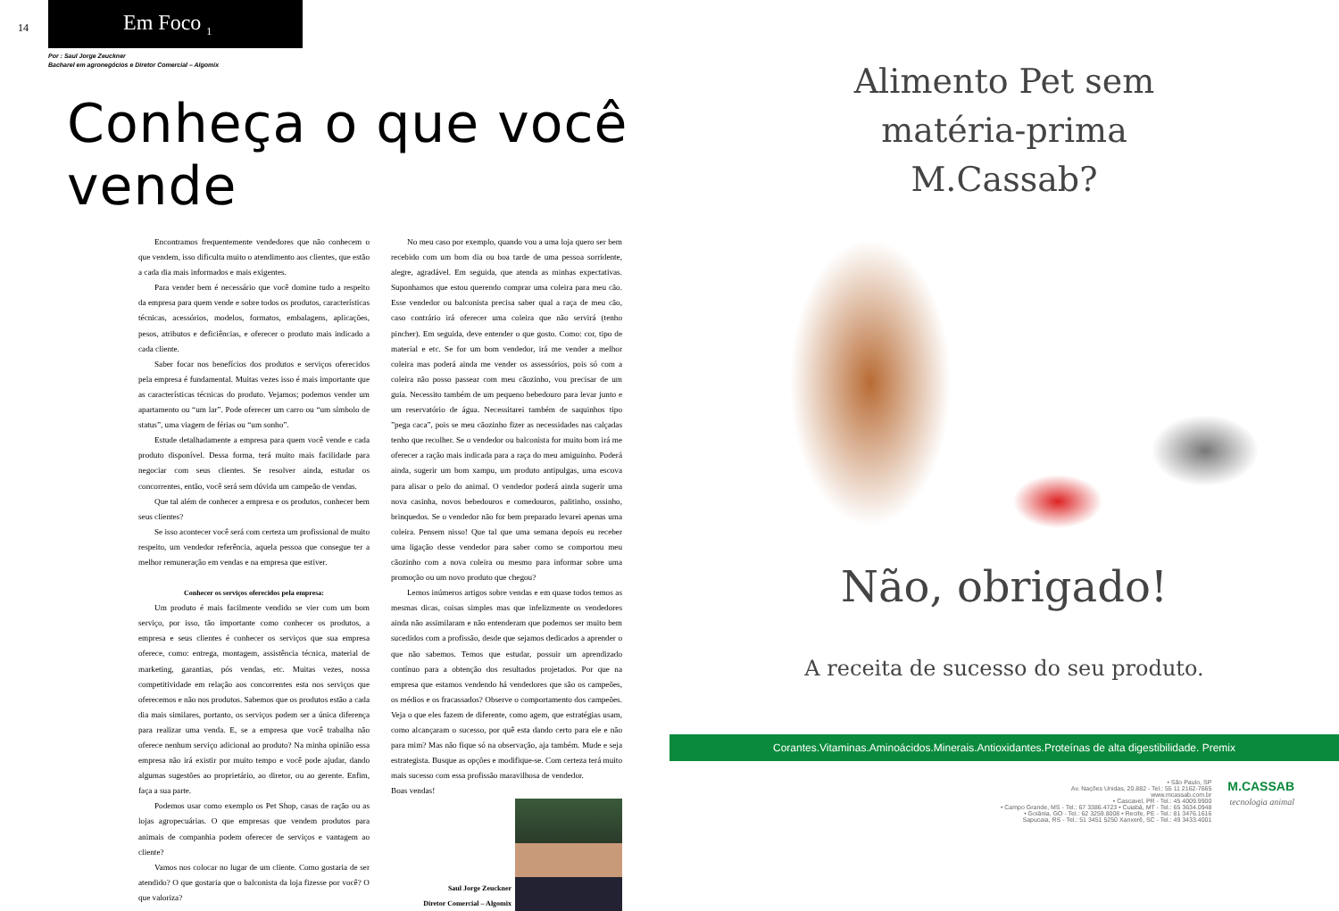14
Em Foco <sub>1</sub>
Por : Saul Jorge Zeuckner
Bacharel em agronegócios e Diretor Comercial – Algomix
Conheça o que você vende
Encontramos frequentemente vendedores que não conhecem o que vendem, isso dificulta muito o atendimento aos clientes, que estão a cada dia mais informados e mais exigentes.
Para vender bem é necessário que você domine tudo a respeito da empresa para quem vende e sobre todos os produtos, características técnicas, acessórios, modelos, formatos, embalagens, aplicações, pesos, atributos e deficiências, e oferecer o produto mais indicado a cada cliente.
Saber focar nos benefícios dos produtos e serviços oferecidos pela empresa é fundamental. Muitas vezes isso é mais importante que as características técnicas do produto. Vejamos; podemos vender um apartamento ou “um lar”. Pode oferecer um carro ou “um símbolo de status”, uma viagem de férias ou “um sonho”.
Estude detalhadamente a empresa para quem você vende e cada produto disponível. Dessa forma, terá muito mais facilidade para negociar com seus clientes. Se resolver ainda, estudar os concorrentes, então, você será sem dúvida um campeão de vendas.
Que tal além de conhecer a empresa e os produtos, conhecer bem seus clientes?
Se isso acontecer você será com certeza um profissional de muito respeito, um vendedor referência, aquela pessoa que consegue ter a melhor remuneração em vendas e na empresa que estiver.
Conhecer os serviços oferecidos pela empresa:
Um produto é mais facilmente vendido se vier com um bom serviço, por isso, tão importante como conhecer os produtos, a empresa e seus clientes é conhecer os serviços que sua empresa oferece, como: entrega, montagem, assistência técnica, material de marketing, garantias, pós vendas, etc. Muitas vezes, nossa competitividade em relação aos concorrentes esta nos serviços que oferecemos e não nos produtos. Sabemos que os produtos estão a cada dia mais similares, portanto, os serviços podem ser a única diferença para realizar uma venda. E, se a empresa que você trabalha não oferece nenhum serviço adicional ao produto? Na minha opinião essa empresa não irá existir por muito tempo e você pode ajudar, dando algumas sugestões ao proprietário, ao diretor, ou ao gerente. Enfim, faça a sua parte.
Podemos usar como exemplo os Pet Shop, casas de ração ou as lojas agropecuárias. O que empresas que vendem produtos para animais de companhia podem oferecer de serviços e vantagem ao cliente?
Vamos nos colocar no lugar de um cliente. Como gostaria de ser atendido? O que gostaria que o balconista da loja fizesse por você? O que valoriza?
No meu caso por exemplo, quando vou a uma loja quero ser bem recebido com um bom dia ou boa tarde de uma pessoa sorridente, alegre, agradável. Em seguida, que atenda as minhas expectativas. Suponhamos que estou querendo comprar uma coleira para meu cão. Esse vendedor ou balconista precisa saber qual a raça de meu cão, caso contrário irá oferecer uma coleira que não servirá (tenho pincher). Em seguida, deve entender o que gosto. Como: cor, tipo de material e etc. Se for um bom vendedor, irá me vender a melhor coleira mas poderá ainda me vender os assessórios, pois só com a coleira não posso passear com meu cãozinho, vou precisar de um guia. Necessito também de um pequeno bebedouro para levar junto e um reservatório de água. Necessitarei também de saquinhos tipo ”pega caca”, pois se meu cãozinho fizer as necessidades nas calçadas tenho que recolher. Se o vendedor ou balconista for muito bom irá me oferecer a ração mais indicada para a raça do meu amiguinho. Poderá ainda, sugerir um bom xampu, um produto antipulgas, uma escova para alisar o pelo do animal. O vendedor poderá ainda sugerir uma nova casinha, novos bebedouros e comedouros, palitinho, ossinho, brinquedos. Se o vendedor não for bem preparado levarei apenas uma coleira. Pensem nisso! Que tal que uma semana depois eu receber uma ligação desse vendedor para saber como se comportou meu cãozinho com a nova coleira ou mesmo para informar sobre uma promoção ou um novo produto que chegou?
Lemos inúmeros artigos sobre vendas e em quase todos temos as mesmas dicas, coisas simples mas que infelizmente os vendedores ainda não assimilaram e não entenderam que podemos ser muito bem sucedidos com a profissão, desde que sejamos dedicados a aprender o que não sabemos. Temos que estudar, possuir um aprendizado contínuo para a obtenção dos resultados projetados. Por que na empresa que estamos vendendo há vendedores que são os campeões, os médios e os fracassados? Observe o comportamento dos campeões. Veja o que eles fazem de diferente, como agem, que estratégias usam, como alcançaram o sucesso, por quê esta dando certo para ele e não para mim? Mas não fique só na observação, aja também. Mude e seja estrategista. Busque as opções e modifique-se. Com certeza terá muito mais sucesso com essa profissão maravilhosa de vendedor.
Boas vendas!
Saul Jorge Zeuckner
Diretor Comercial – Algomix
Alimento Pet sem
matéria-prima
M.Cassab?
Não, obrigado!
A receita de sucesso do seu produto.
Corantes.Vitaminas.Aminoácidos.Minerais.Antioxidantes.Proteínas de alta digestibilidade. Premix
• São Paulo, SP
Av. Nações Unidas, 20.882 - Tel.: 55 11 2162-7665
www.mcassab.com.br
• Cascavel, PR - Tel.: 45 4009.9900
• Campo Grande, MS - Tel.: 67 3386.4723 • Cuiabá, MT - Tel.: 65 3634.0948
• Goiânia, GO - Tel.: 62 3259.8008 • Recife, PE - Tel.: 81 3476.1616
Sapucaia, RS - Tel.: 51 3451 5250 Xanxerê, SC - Tel.: 49 3433.4001
M.CASSAB
tecnologia animal